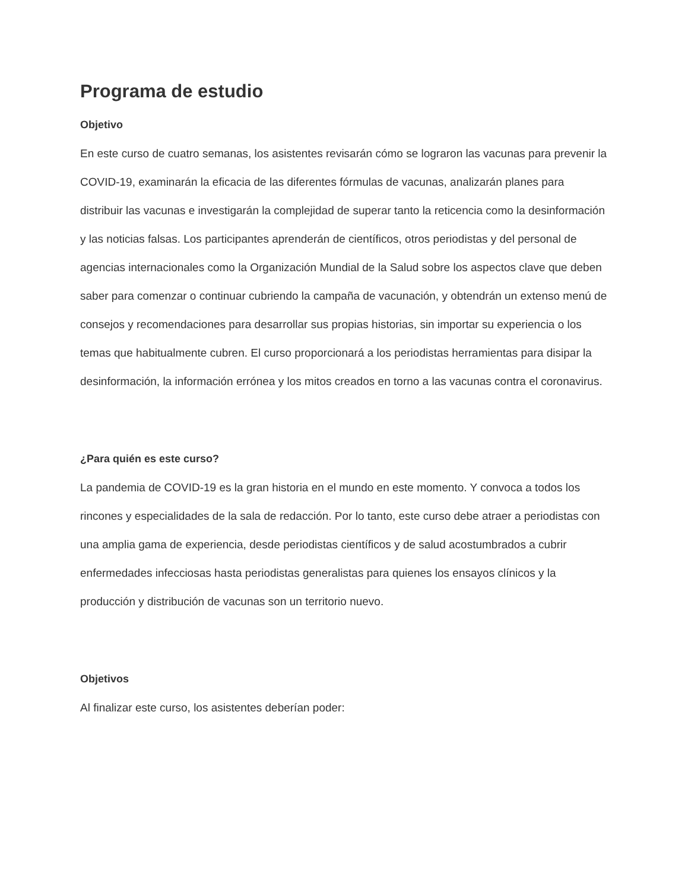Programa de estudio
Objetivo
En este curso de cuatro semanas, los asistentes revisarán cómo se lograron las vacunas para prevenir la COVID-19, examinarán la eficacia de las diferentes fórmulas de vacunas, analizarán planes para distribuir las vacunas e investigarán la complejidad de superar tanto la reticencia como la desinformación y las noticias falsas. Los participantes aprenderán de científicos, otros periodistas y del personal de agencias internacionales como la Organización Mundial de la Salud sobre los aspectos clave que deben saber para comenzar o continuar cubriendo la campaña de vacunación, y obtendrán un extenso menú de consejos y recomendaciones para desarrollar sus propias historias, sin importar su experiencia o los temas que habitualmente cubren. El curso proporcionará a los periodistas herramientas para disipar la desinformación, la información errónea y los mitos creados en torno a las vacunas contra el coronavirus.
¿Para quién es este curso?
La pandemia de COVID-19 es la gran historia en el mundo en este momento. Y convoca a todos los rincones y especialidades de la sala de redacción. Por lo tanto, este curso debe atraer a periodistas con una amplia gama de experiencia, desde periodistas científicos y de salud acostumbrados a cubrir enfermedades infecciosas hasta periodistas generalistas para quienes los ensayos clínicos y la producción y distribución de vacunas son un territorio nuevo.
Objetivos
Al finalizar este curso, los asistentes deberían poder: